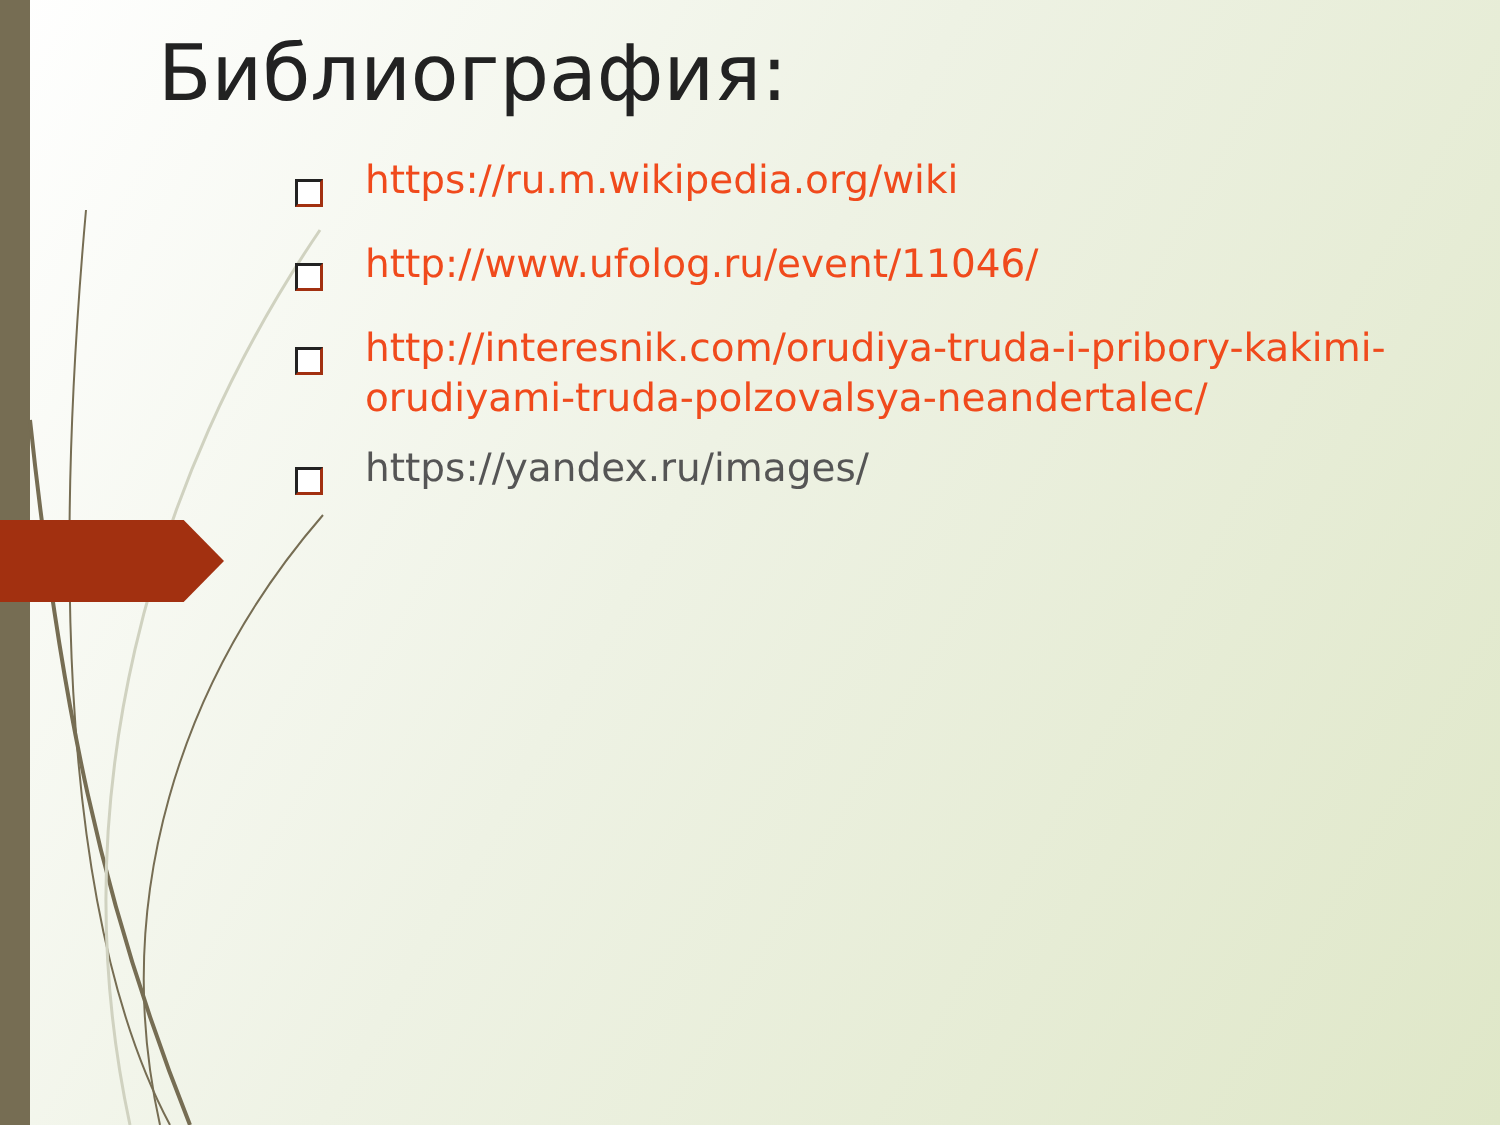Библиография:
https://ru.m.wikipedia.org/wiki
http://www.ufolog.ru/event/11046/
http://interesnik.com/orudiya-truda-i-pribory-kakimi-orudiyami-truda-polzovalsya-neandertalec/
https://yandex.ru/images/